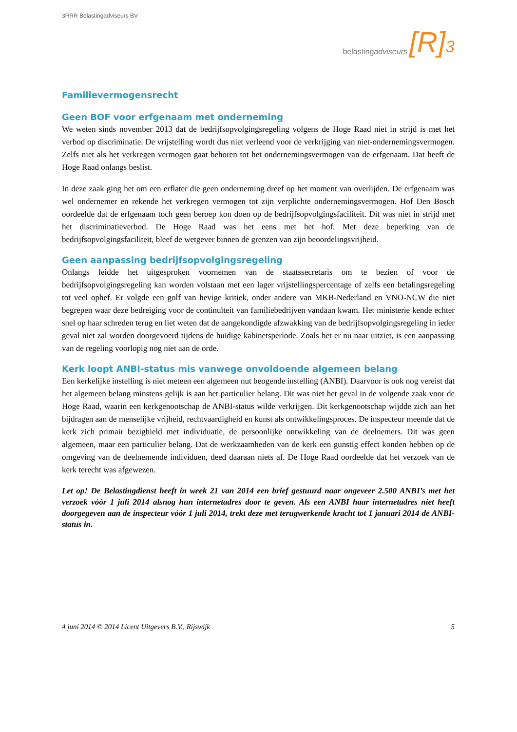3RRR Belastingadviseurs BV
belasting adviseurs [R]<sup>3</sup>
Familievermogensrecht
Geen BOF voor erfgenaam met onderneming
We weten sinds november 2013 dat de bedrijfsopvolgingsregeling volgens de Hoge Raad niet in strijd is met het verbod op discriminatie. De vrijstelling wordt dus niet verleend voor de verkrijging van niet-ondernemingsvermogen. Zelfs niet als het verkregen vermogen gaat behoren tot het ondernemingsvermogen van de erfgenaam. Dat heeft de Hoge Raad onlangs beslist.
In deze zaak ging het om een erflater die geen onderneming dreef op het moment van overlijden. De erfgenaam was wel ondernemer en rekende het verkregen vermogen tot zijn verplichte ondernemingsvermogen. Hof Den Bosch oordeelde dat de erfgenaam toch geen beroep kon doen op de bedrijfsopvolgingsfaciliteit. Dit was niet in strijd met het discriminatieverbod. De Hoge Raad was het eens met het hof. Met deze beperking van de bedrijfsopvolgingsfaciliteit, bleef de wetgever binnen de grenzen van zijn beoordelingsvrijheid.
Geen aanpassing bedrijfsopvolgingsregeling
Onlangs leidde het uitgesproken voornemen van de staatssecretaris om te bezien of voor de bedrijfsopvolgingsregeling kan worden volstaan met een lager vrijstellingspercentage of zelfs een betalingsregeling tot veel ophef. Er volgde een golf van hevige kritiek, onder andere van MKB-Nederland en VNO-NCW die niet begrepen waar deze bedreiging voor de continuïteit van familiebedrijven vandaan kwam. Het ministerie kende echter snel op haar schreden terug en liet weten dat de aangekondigde afzwakking van de bedrijfsopvolgingsregeling in ieder geval niet zal worden doorgevoerd tijdens de huidige kabinetsperiode. Zoals het er nu naar uitziet, is een aanpassing van de regeling voorlopig nog niet aan de orde.
Kerk loopt ANBI-status mis vanwege onvoldoende algemeen belang
Een kerkelijke instelling is niet meteen een algemeen nut beogende instelling (ANBI). Daarvoor is ook nog vereist dat het algemeen belang minstens gelijk is aan het particulier belang. Dit was niet het geval in de volgende zaak voor de Hoge Raad, waarin een kerkgenootschap de ANBI-status wilde verkrijgen. Dit kerkgenootschap wijdde zich aan het bijdragen aan de menselijke vrijheid, rechtvaardigheid en kunst als ontwikkelingsproces. De inspecteur meende dat de kerk zich primair bezighield met individuatie, de persoonlijke ontwikkeling van de deelnemers. Dit was geen algemeen, maar een particulier belang. Dat de werkzaamheden van de kerk een gunstig effect konden hebben op de omgeving van de deelnemende individuen, deed daaraan niets af. De Hoge Raad oordeelde dat het verzoek van de kerk terecht was afgewezen.
Let op! De Belastingdienst heeft in week 21 van 2014 een brief gestuurd naar ongeveer 2.500 ANBI’s met het verzoek vóór 1 juli 2014 alsnog hun internetadres door te geven. Als een ANBI haar internetadres niet heeft doorgegeven aan de inspecteur vóór 1 juli 2014, trekt deze met terugwerkende kracht tot 1 januari 2014 de ANBI-status in.
4 juni 2014 © 2014 Licent Uitgevers B.V., Rijswijk 5